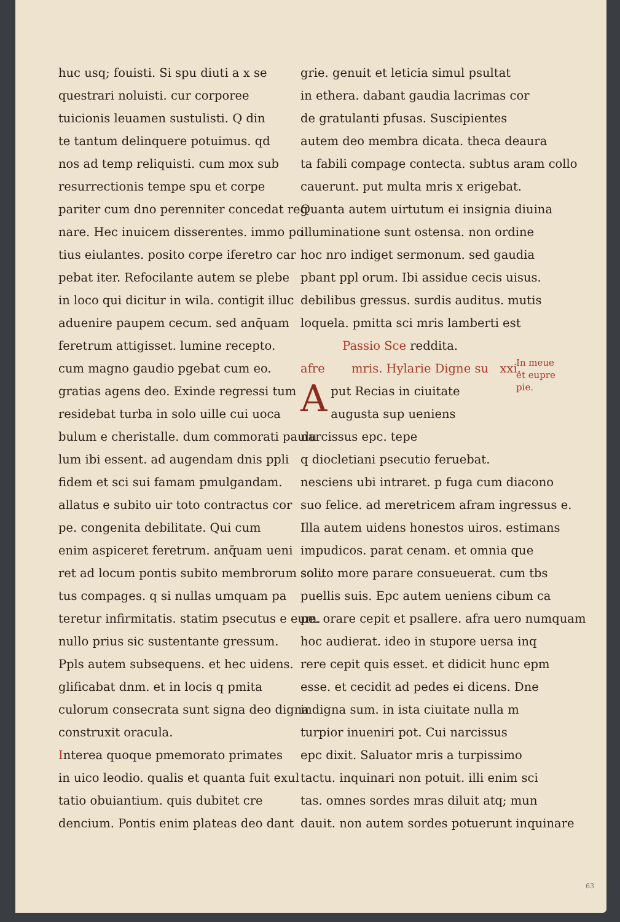huc usq; fouisti. Si spu diuti a x se
questrari noluisti. cur corporee
tuicionis leuamen sustulisti. Q din
te tantum delinquere potuimus. qd
nos ad temp reliquisti. cum mox sub
resurrectionis tempe spu et corpe
pariter cum dno perenniter concedat reg
nare. Hec inuicem disserentes. immo po
tius eiulantes. posito corpe iferetro car
pebat iter. Refocilante autem se plebe
in loco qui dicitur in wila. contigit illuc
aduenire paupem cecum. sed anq̄uam
feretrum attigisset. lumine recepto.
cum magno gaudio pgebat cum eo.
gratias agens deo. Exinde regressi tum
residebat turba in solo uille cui uoca
bulum e cheristalle. dum commorati paulu
lum ibi essent. ad augendam dnis ppli
fidem et sci sui famam pmulgandam.
allatus e subito uir toto contractus cor
pe. congenita debilitate. Qui cum
enim aspiceret feretrum. anq̄uam ueni
ret ad locum pontis subito membrorum solu
tus compages. q si nullas umquam pa
teretur infirmitatis. statim psecutus e eum.
nullo prius sic sustentante gressum.
Ppls autem subsequens. et hec uidens.
glificabat dnm. et in locis q pmita
culorum consecrata sunt signa deo digna
construxit oracula.
Interea quoque pmemorato primates
in uico leodio. qualis et quanta fuit exul
tatio obuiantium. quis dubitet cre
dencium. Pontis enim plateas deo dant
grie. genuit et leticia simul psultat
in ethera. dabant gaudia lacrimas cor
de gratulanti pfusas. Suscipientes
autem deo membra dicata. theca deaura
ta fabili compage contecta. subtus aram collo
cauerunt. put multa mris x erigebat.
Quanta autem uirtutum ei insignia diuina
illuminatione sunt ostensa. non ordine
hoc nro indiget sermonum. sed gaudia
pbant ppl orum. Ibi assidue cecis uisus.
debilibus gressus. surdis auditus. mutis
loquela. pmitta sci mris lamberti est
Passio Sce reddita.
afre mris. Hylarie Digne su xxi.
Aput Recias in ciuitate
augusta sup ueniens
narcissus epc. tepe
q diocletiani psecutio feruebat.
nesciens ubi intraret. p fuga cum diacono
suo felice. ad meretricem afram ingressus e.
Illa autem uidens honestos uiros. estimans
impudicos. parat cenam. et omnia que
solito more parare consueuerat. cum tbs
puellis suis. Epc autem ueniens cibum ca
pe. orare cepit et psallere. afra uero numquam
hoc audierat. ideo in stupore uersa inq
rere cepit quis esset. et didicit hunc epm
esse. et cecidit ad pedes ei dicens. Dne
indigna sum. in ista ciuitate nulla m
turpior inueniri pot. Cui narcissus
epc dixit. Saluator mris a turpissimo
tactu. inquinari non potuit. illi enim sci
tas. omnes sordes mras diluit atq; mun
dauit. non autem sordes potuerunt inquinare
In meue
et eupre
pie.
63